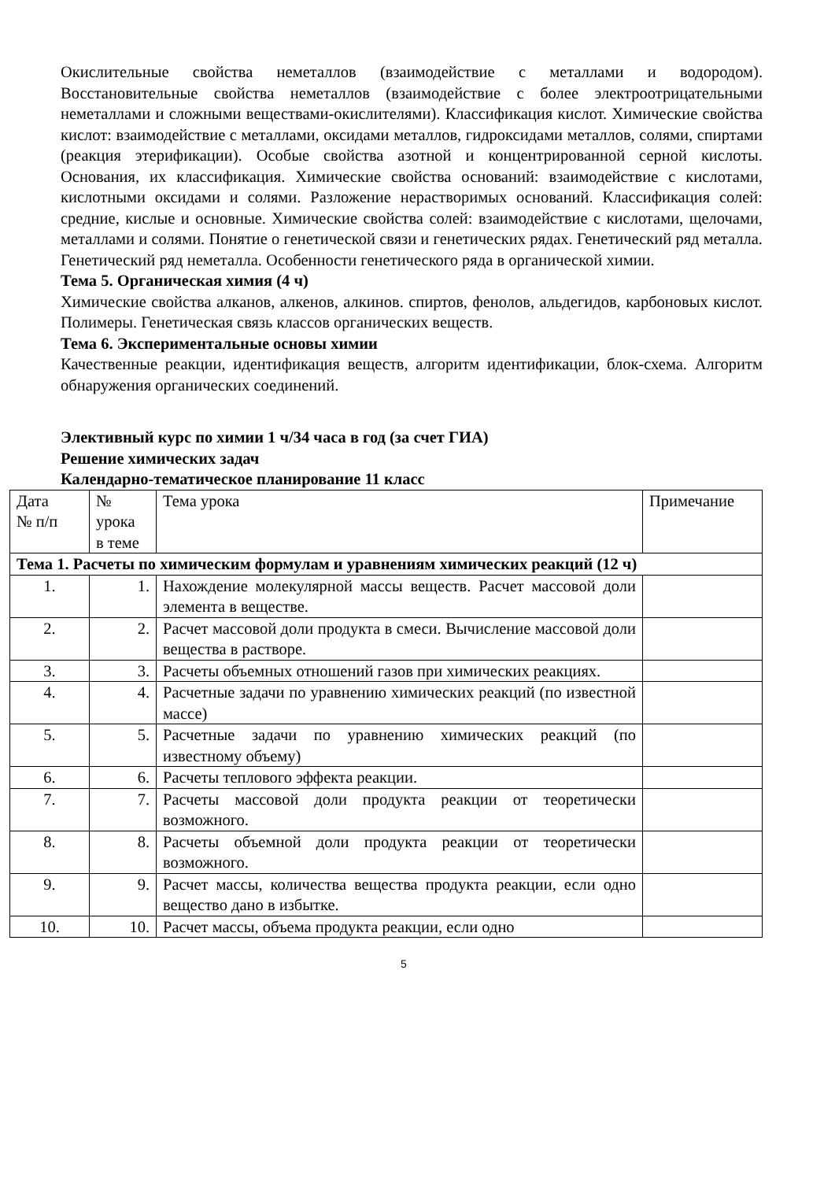Окислительные свойства неметаллов (взаимодействие с металлами и водородом). Восстановительные свойства неметаллов (взаимодействие с более электроотрицательными неметаллами и сложными веществами-окислителями). Классификация кислот. Химические свойства кислот: взаимодействие с металлами, оксидами металлов, гидроксидами металлов, солями, спиртами (реакция этерификации). Особые свойства азотной и концентрированной серной кислоты. Основания, их классификация. Химические свойства оснований: взаимодействие с кислотами, кислотными оксидами и солями. Разложение нерастворимых оснований. Классификация солей: средние, кислые и основные. Химические свойства солей: взаимодействие с кислотами, щелочами, металлами и солями. Понятие о генетической связи и генетических рядах. Генетический ряд металла. Генетический ряд неметалла. Особенности генетического ряда в органической химии.
Тема 5. Органическая химия (4 ч)
Химические свойства алканов, алкенов, алкинов. спиртов, фенолов, альдегидов, карбоновых кислот. Полимеры. Генетическая связь классов органических веществ.
Тема 6. Экспериментальные основы химии
Качественные реакции, идентификация веществ, алгоритм идентификации, блок-схема. Алгоритм обнаружения органических соединений.
Элективный курс по химии 1 ч/34 часа в год (за счет ГИА)
Решение химических задач
Календарно-тематическое планирование 11 класс
| Дата № п/п | № урока в теме | Тема урока | Примечание |
| --- | --- | --- | --- |
| Тема 1. Расчеты по химическим формулам и уравнениям химических реакций (12 ч) | | | |
| 1. | 1. | Нахождение молекулярной массы веществ. Расчет массовой доли элемента в веществе. | |
| 2. | 2. | Расчет массовой доли продукта в смеси. Вычисление массовой доли вещества в растворе. | |
| 3. | 3. | Расчеты объемных отношений газов при химических реакциях. | |
| 4. | 4. | Расчетные задачи по уравнению химических реакций (по известной массе) | |
| 5. | 5. | Расчетные задачи по уравнению химических реакций (по известному объему) | |
| 6. | 6. | Расчеты теплового эффекта реакции. | |
| 7. | 7. | Расчеты массовой доли продукта реакции от теоретически возможного. | |
| 8. | 8. | Расчеты объемной доли продукта реакции от теоретически возможного. | |
| 9. | 9. | Расчет массы, количества вещества продукта реакции, если одно вещество дано в избытке. | |
| 10. | 10. | Расчет массы, объема продукта реакции, если одно | |
5